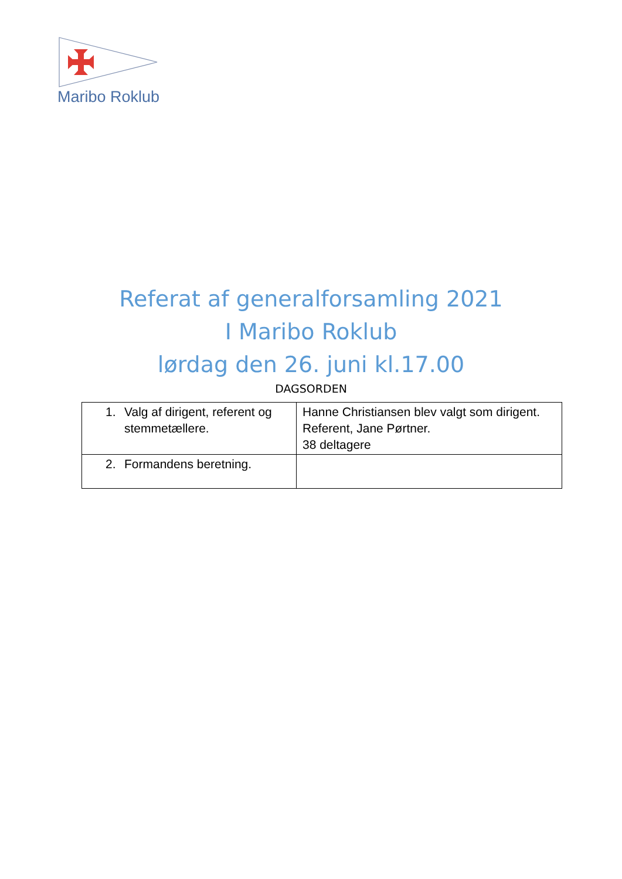Maribo Roklub
Referat af generalforsamling 2021
I Maribo Roklub
lørdag den 26. juni kl.17.00
DAGSORDEN
| 1. Valg af dirigent, referent og stemmetællere. | Hanne Christiansen blev valgt som dirigent. Referent, Jane Pørtner. 38 deltagere |
| 2. Formandens beretning. | |